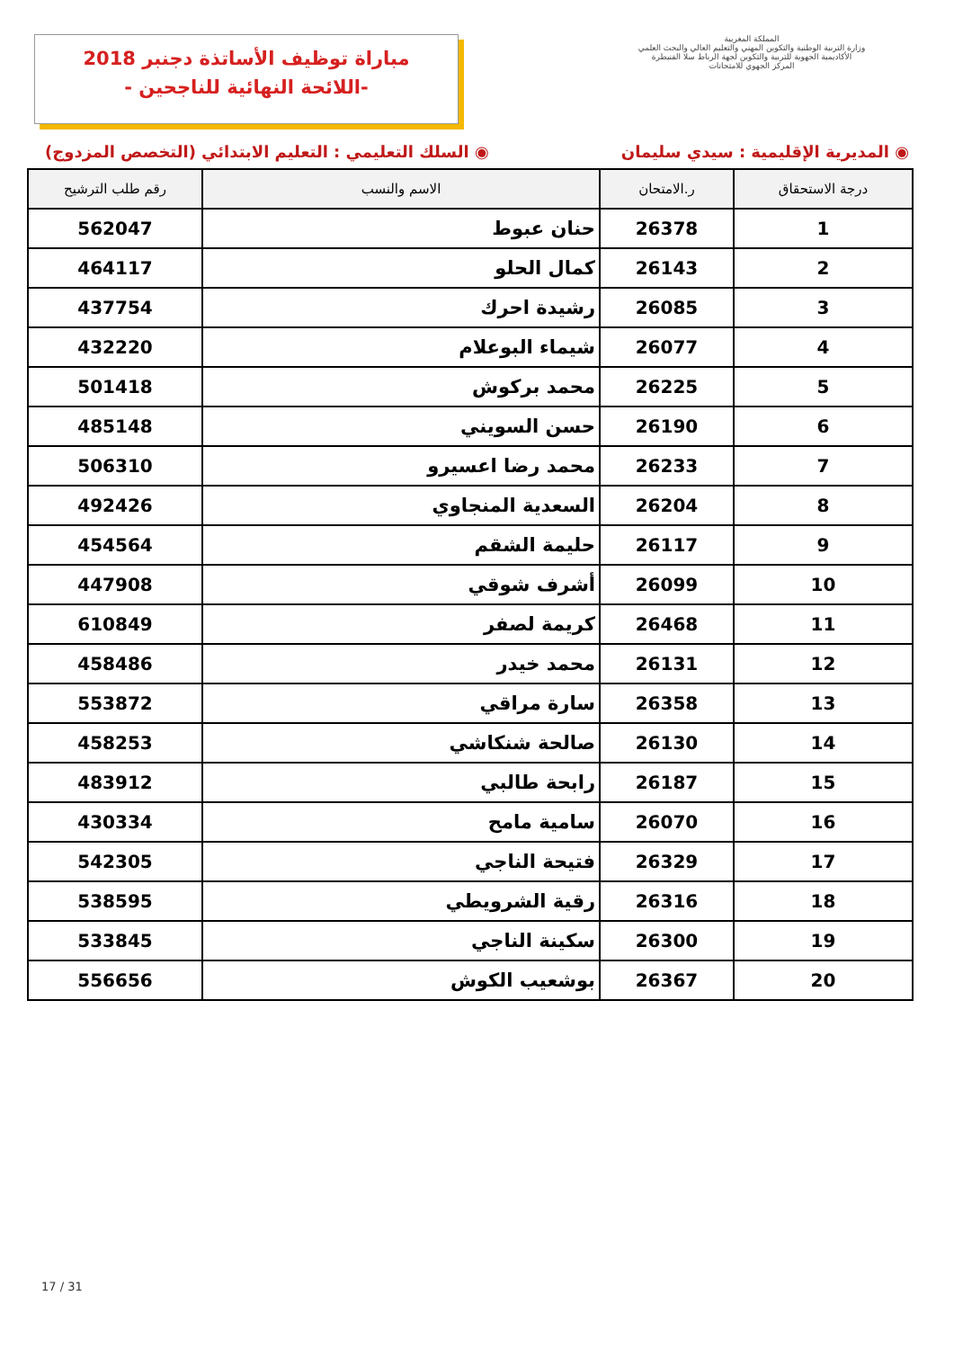مباراة توظيف الأساتذة دجنبر 2018
-اللائحة النهائية للناجحين -
المملكة المغربية
وزارة التربية الوطنية والتكوين المهني والتعليم العالي والبحث العلمي
الأكاديمية الجهوية للتربية والتكوين لجهة الرباط سلا القنيطرة
المركز الجهوي للامتحانات
◉ المديرية الإقليمية : سيدي سليمان ◉ السلك التعليمي : التعليم الابتدائي (التخصص المزدوج)
| درجة الاستحقاق | ر.الامتحان | الاسم والنسب | رقم طلب الترشيح |
| --- | --- | --- | --- |
| 1 | 26378 | حنان عبوط | 562047 |
| 2 | 26143 | كمال الحلو | 464117 |
| 3 | 26085 | رشيدة احرك | 437754 |
| 4 | 26077 | شيماء البوعلام | 432220 |
| 5 | 26225 | محمد بركوش | 501418 |
| 6 | 26190 | حسن السويني | 485148 |
| 7 | 26233 | محمد رضا اعسيرو | 506310 |
| 8 | 26204 | السعدية المنجاوي | 492426 |
| 9 | 26117 | حليمة الشقم | 454564 |
| 10 | 26099 | أشرف شوقي | 447908 |
| 11 | 26468 | كريمة لصفر | 610849 |
| 12 | 26131 | محمد خيدر | 458486 |
| 13 | 26358 | سارة مراقي | 553872 |
| 14 | 26130 | صالحة شنكاشي | 458253 |
| 15 | 26187 | رابحة طالبي | 483912 |
| 16 | 26070 | سامية مامح | 430334 |
| 17 | 26329 | فتيحة الناجي | 542305 |
| 18 | 26316 | رقية الشرويطي | 538595 |
| 19 | 26300 | سكينة الناجي | 533845 |
| 20 | 26367 | بوشعيب الكوش | 556656 |
17 / 31